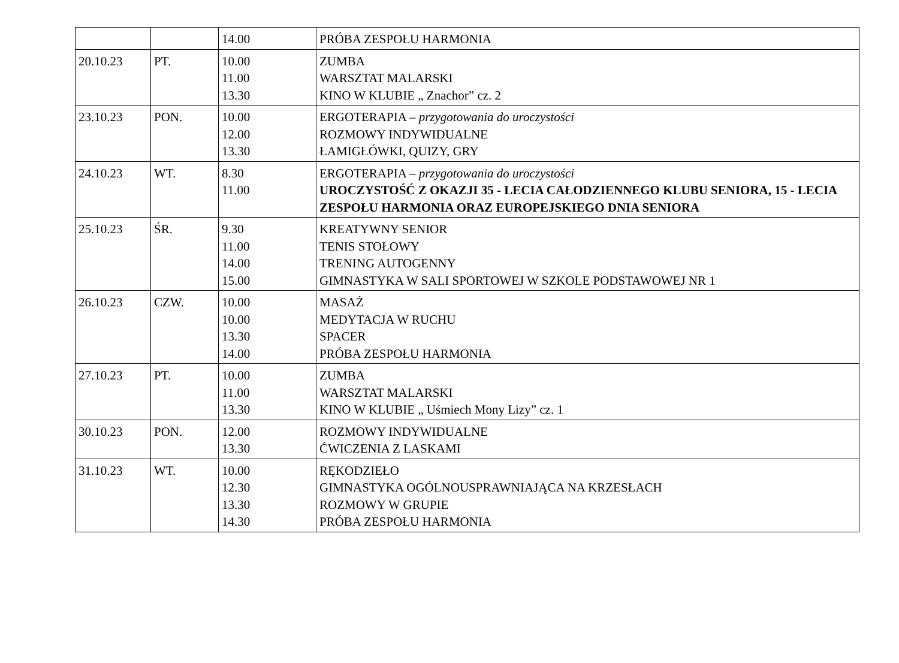| | | 14.00 | PRÓBA ZESPOŁU HARMONIA |
| 20.10.23 | PT. | 10.00 11.00 13.30 | ZUMBA WARSZTAT MALARSKI KINO W KLUBIE „ Znachor” cz. 2 |
| 23.10.23 | PON. | 10.00 12.00 13.30 | ERGOTERAPIA – przygotowania do uroczystości ROZMOWY INDYWIDUALNE ŁAMIGŁÓWKI, QUIZY, GRY |
| 24.10.23 | WT. | 8.30 11.00 | ERGOTERAPIA – przygotowania do uroczystości UROCZYSTOŚĆ Z OKAZJI 35 - LECIA CAŁODZIENNEGO KLUBU SENIORA, 15 - LECIA ZESPOŁU HARMONIA ORAZ EUROPEJSKIEGO DNIA SENIORA |
| 25.10.23 | ŚR. | 9.30 11.00 14.00 15.00 | KREATYWNY SENIOR TENIS STOŁOWY TRENING AUTOGENNY GIMNASTYKA W SALI SPORTOWEJ W SZKOLE PODSTAWOWEJ NR 1 |
| 26.10.23 | CZW. | 10.00 10.00 13.30 14.00 | MASAŻ MEDYTACJA W RUCHU SPACER PRÓBA ZESPOŁU HARMONIA |
| 27.10.23 | PT. | 10.00 11.00 13.30 | ZUMBA WARSZTAT MALARSKI KINO W KLUBIE „ Uśmiech Mony Lizy” cz. 1 |
| 30.10.23 | PON. | 12.00 13.30 | ROZMOWY INDYWIDUALNE ĆWICZENIA Z LASKAMI |
| 31.10.23 | WT. | 10.00 12.30 13.30 14.30 | RĘKODZIEŁO GIMNASTYKA OGÓLNOUSPRAWNIAJĄCA NA KRZESŁACH ROZMOWY W GRUPIE PRÓBA ZESPOŁU HARMONIA |